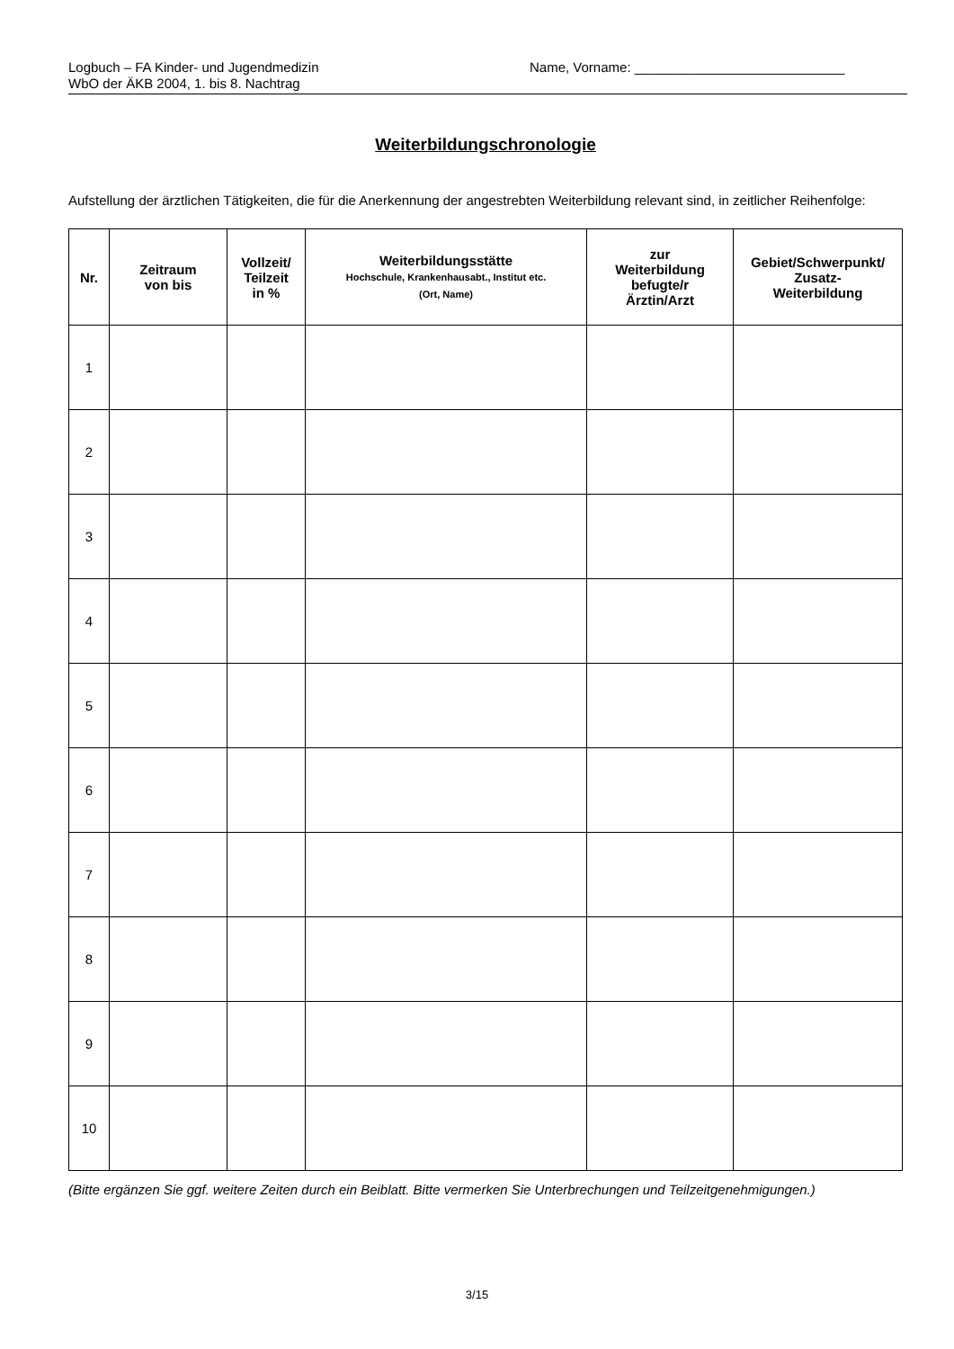Logbuch – FA Kinder- und Jugendmedizin
WbO der ÄKB 2004, 1. bis 8. Nachtrag
Name, Vorname: ____________________________
Weiterbildungschronologie
Aufstellung der ärztlichen Tätigkeiten, die für die Anerkennung der angestrebten Weiterbildung relevant sind, in zeitlicher Reihenfolge:
| Nr. | Zeitraum von bis | Vollzeit/ Teilzeit in % | Weiterbildungsstätte Hochschule, Krankenhausabt., Institut etc. (Ort, Name) | zur Weiterbildung befugte/r Ärztin/Arzt | Gebiet/Schwerpunkt/ Zusatz- Weiterbildung |
| --- | --- | --- | --- | --- | --- |
| 1 | | | | | |
| 2 | | | | | |
| 3 | | | | | |
| 4 | | | | | |
| 5 | | | | | |
| 6 | | | | | |
| 7 | | | | | |
| 8 | | | | | |
| 9 | | | | | |
| 10 | | | | | |
(Bitte ergänzen Sie ggf. weitere Zeiten durch ein Beiblatt. Bitte vermerken Sie Unterbrechungen und Teilzeitgenehmigungen.)
3/15